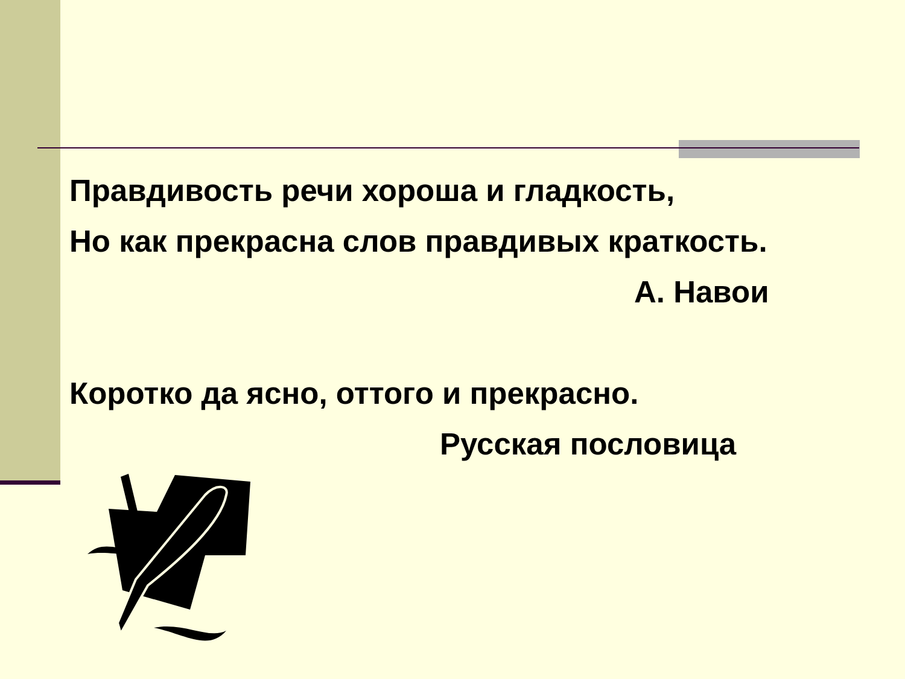Правдивость речи хороша и гладкость,
Но как прекрасна слов правдивых краткость.
А. Навои
Коротко да ясно, оттого и прекрасно.
Русская пословица